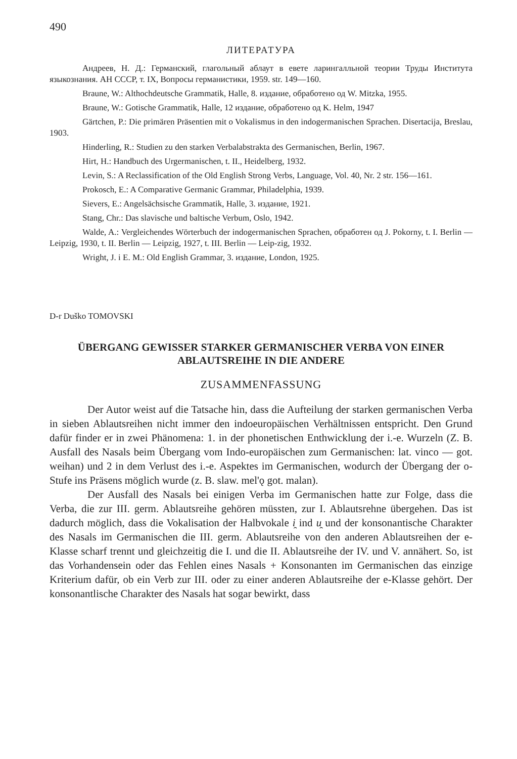490
ЛИТЕРАТУРА
Андреев, Н. Д.: Германский, глагольный аблаут в евете ларингалльной теории Труды Института языкознания. АН СССР, т. IX, Вопросы германистики, 1959. str. 149—160.
Braune, W.: Althochdeutsche Grammatik, Halle, 8. издание, обработено од W. Mitzka, 1955.
Braune, W.: Gotische Grammatik, Halle, 12 издание, обработено од K. Helm, 1947
Gärtchen, P.: Die primären Präsentien mit o Vokalismus in den indogermanischen Sprachen. Disertacija, Breslau, 1903.
Hinderling, R.: Studien zu den starken Verbalabstrakta des Germanischen, Berlin, 1967.
Hirt, H.: Handbuch des Urgermanischen, t. II., Heidelberg, 1932.
Levin, S.: A Reclassification of the Old English Strong Verbs, Language, Vol. 40, Nr. 2 str. 156—161.
Prokosch, E.: A Comparative Germanic Grammar, Philadelphia, 1939.
Sievers, E.: Angelsächsische Grammatik, Halle, 3. издание, 1921.
Stang, Chr.: Das slavische und baltische Verbum, Oslo, 1942.
Walde, A.: Vergleichendes Wörterbuch der indogermanischen Sprachen, обработен од J. Pokorny, t. I. Berlin — Leipzig, 1930, t. II. Berlin — Leipzig, 1927, t. III. Berlin — Leip-zig, 1932.
Wright, J. i E. M.: Old English Grammar, 3. издание, London, 1925.
D-r Duško TOMOVSKI
ÜBERGANG GEWISSER STARKER GERMANISCHER VERBA VON EINER ABLAUTSREIHE IN DIE ANDERE
ZUSAMMENFASSUNG
Der Autor weist auf die Tatsache hin, dass die Aufteilung der starken germanischen Verba in sieben Ablautsreihen nicht immer den indo­europäischen Verhältnissen entspricht. Den Grund dafür finder er in zwei Phänomena: 1. in der phonetischen Enthwicklung der i.-e. Wurzeln (Z. B. Ausfall des Nasals beim Übergang vom Indo-europäischen zum Germani­schen: lat. vinco — got. weihan) und 2 in dem Verlust des i.-e. Aspektes im Germanischen, wodurch der Übergang der o-Stufe ins Präsens möglich wurde (z. B. slaw. mel'ǫ got. malan).
Der Ausfall des Nasals bei einigen Verba im Germanischen hatte zur Folge, dass die Verba, die zur III. germ. Ablautsreihe gehören müssten, zur I. Ablautsrehne übergehen. Das ist dadurch möglich, dass die Vokali­sation der Halbvokale i̯ ind u̯ und der konsonantische Charakter des Nasals im Germanischen die III. germ. Ablautsreihe von den anderen Ablautsreihen der e-Klasse scharf trennt und gleichzeitig die I. und die II. Ablautsreihe der IV. und V. annähert. So, ist das Vorhandensein oder das Fehlen eines Nasals + Konsonanten im Germanischen das einzige Kriterium dafür, ob ein Verb zur III. oder zu einer anderen Ablautsreihe der e-Klasse ge­hört. Der konsonantlische Charakter des Nasals hat sogar bewirkt, dass